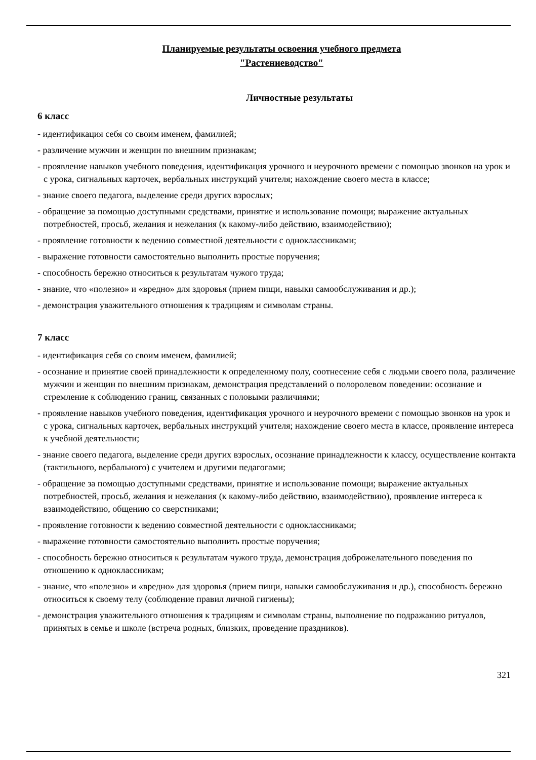Планируемые результаты освоения учебного предмета
"Растениеводство"
Личностные результаты
6 класс
- идентификация себя со своим именем, фамилией;
- различение мужчин и женщин по внешним признакам;
- проявление навыков учебного поведения, идентификация урочного и неурочного времени с помощью звонков на урок и с урока, сигнальных карточек, вербальных инструкций учителя; нахождение своего места в классе;
- знание своего педагога, выделение среди других взрослых;
- обращение за помощью доступными средствами, принятие и использование помощи; выражение актуальных потребностей, просьб, желания и нежелания (к какому-либо действию, взаимодействию);
- проявление готовности к ведению совместной деятельности с одноклассниками;
- выражение готовности самостоятельно выполнить простые поручения;
- способность бережно относиться к результатам чужого труда;
- знание, что «полезно» и «вредно» для здоровья (прием пищи, навыки самообслуживания и др.);
- демонстрация уважительного отношения к традициям и символам страны.
7 класс
- идентификация себя со своим именем, фамилией;
- осознание и принятие своей принадлежности к определенному полу, соотнесение себя с людьми своего пола, различение мужчин и женщин по внешним признакам, демонстрация представлений о полоролевом поведении: осознание и стремление к соблюдению границ, связанных с половыми различиями;
- проявление навыков учебного поведения, идентификация урочного и неурочного времени с помощью звонков на урок и с урока, сигнальных карточек, вербальных инструкций учителя; нахождение своего места в классе, проявление интереса к учебной деятельности;
- знание своего педагога, выделение среди других взрослых, осознание принадлежности к классу, осуществление контакта (тактильного, вербального) с учителем и другими педагогами;
- обращение за помощью доступными средствами, принятие и использование помощи; выражение актуальных потребностей, просьб, желания и нежелания (к какому-либо действию, взаимодействию), проявление интереса к взаимодействию, общению со сверстниками;
- проявление готовности к ведению совместной деятельности с одноклассниками;
- выражение готовности самостоятельно выполнить простые поручения;
- способность бережно относиться к результатам чужого труда, демонстрация доброжелательного поведения по отношению к одноклассникам;
- знание, что «полезно» и «вредно» для здоровья (прием пищи, навыки самообслуживания и др.), способность бережно относиться к своему телу (соблюдение правил личной гигиены);
- демонстрация уважительного отношения к традициям и символам страны, выполнение по подражанию ритуалов, принятых в семье и школе (встреча родных, близких, проведение праздников).
321